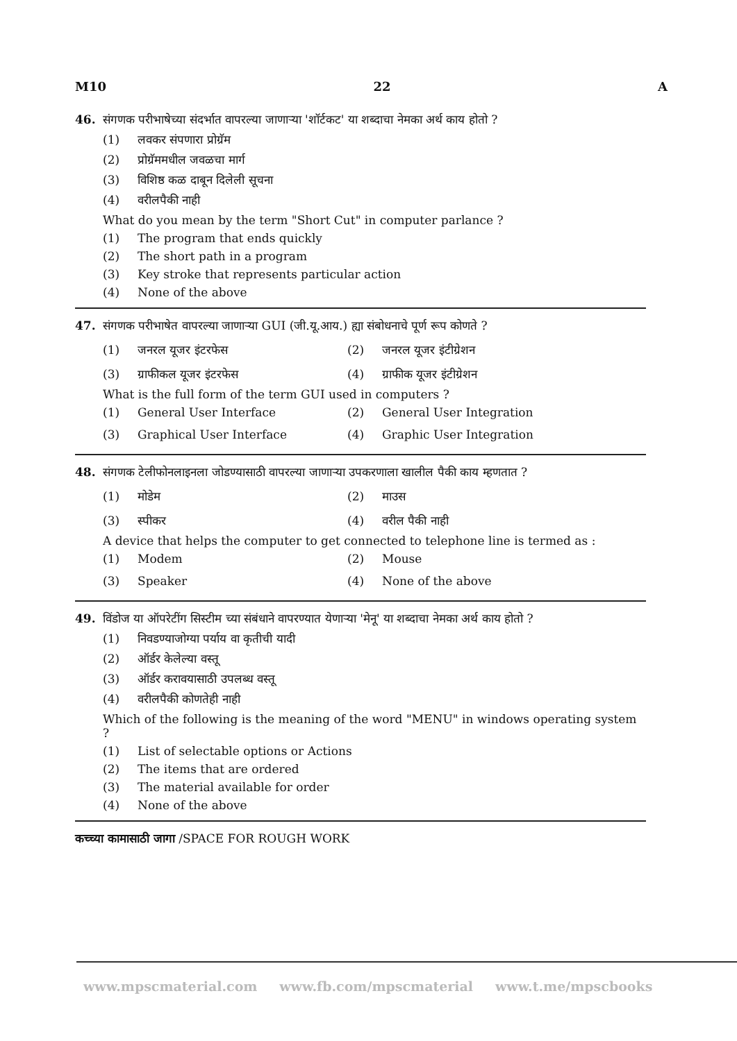M10 22 A
46. संगणक परीभाषेच्या संदर्भात वापरल्या जाणाऱ्या 'शॉर्टकट' या शब्दाचा नेमका अर्थ काय होतो ?
(1) लवकर संपणारा प्रोग्रॅम
(2) प्रोग्रॅममधील जवळचा मार्ग
(3) विशिष्ठ कळ दाबून दिलेली सूचना
(4) वरीलपैकी नाही
What do you mean by the term "Short Cut" in computer parlance ?
(1) The program that ends quickly
(2) The short path in a program
(3) Key stroke that represents particular action
(4) None of the above
47. संगणक परीभाषेत वापरल्या जाणाऱ्या GUI (जी.यू.आय.) ह्या संबोधनाचे पूर्ण रूप कोणते ?
(1) जनरल यूजर इंटरफेस
(2) जनरल यूजर इंटीग्रेशन
(3) ग्राफीकल यूजर इंटरफेस
(4) ग्राफीक यूजर इंटीग्रेशन
What is the full form of the term GUI used in computers ?
(1) General User Interface
(2) General User Integration
(3) Graphical User Interface
(4) Graphic User Integration
48. संगणक टेलीफोनलाइनला जोडण्यासाठी वापरल्या जाणाऱ्या उपकरणाला खालील पैकी काय म्हणतात ?
(1) मोडेम
(2) माउस
(3) स्पीकर
(4) वरील पैकी नाही
A device that helps the computer to get connected to telephone line is termed as :
(1) Modem
(2) Mouse
(3) Speaker
(4) None of the above
49. विंडोज या ऑपरेटींग सिस्टीम च्या संबंधाने वापरण्यात येणाऱ्या 'मेनू' या शब्दाचा नेमका अर्थ काय होतो ?
(1) निवडण्याजोग्या पर्याय वा कृतीची यादी
(2) ऑर्डर केलेल्या वस्तू
(3) ऑर्डर करावयासाठी उपलब्ध वस्तू
(4) वरीलपैकी कोणतेही नाही
Which of the following is the meaning of the word "MENU" in windows operating system ?
(1) List of selectable options or Actions
(2) The items that are ordered
(3) The material available for order
(4) None of the above
कच्च्या कामासाठी जागा /SPACE FOR ROUGH WORK
www.mpscmaterial.com www.fb.com/mpscmaterial www.t.me/mpscbooks